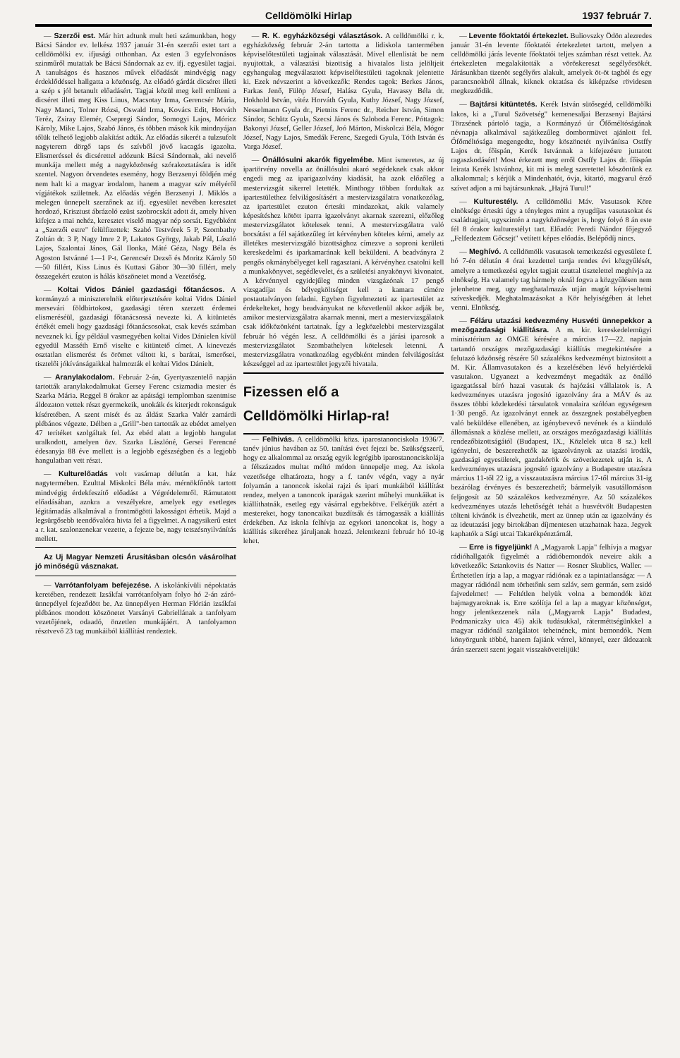Celldömölki Hirlap 1937 február 7.
— Szerzői est. Már hirt adtunk mult heti számunkban, hogy Bácsi Sándor ev. lelkész 1937 január 31-én szerzői estet tart a celldömölki ev. ifjusági otthonban. Az esten 3 egyfelvonásos szinműről mutattak be Bácsi Sándornak az ev. ifj. egyesület tagjai. A tanulságos és hasznos művek előadását mindvégig nagy érdeklődéssel hallgatta a közönség. Az előadó gárdát dicséret illeti a szép s jól betanult előadásért. Tagjai közül meg kell említeni a dicséret illeti meg Kiss Linus, Macsotay Irma, Gerencsér Mária, Nagy Manci, Tolner Rózsi, Oswald Irma, Kovács Edit, Horváth Teréz, Zsiray Elemér, Csepregi Sándor, Somogyi Lajos, Móricz Károly, Mike Lajos, Szabó János, és többen mások kik mindnyájan tőlük telhető legjobb alakítást adták. Az előadás sikerét a tulzsufolt nagyterem dörgő taps és szívből jövő kacagás igazolta. Elismeréssel és dicsérettel adózunk Bácsi Sándornak, aki nevelő munkája mellett még a nagyközönség szórakoztatására is időt szentel. Nagyon örvendetes esemény, hogy Berzsenyi földjén még nem halt ki a magyar irodalom, hanem a magyar szív mélyéről vígjátékok születnek. Az előadás végén Berzsenyi J. Miklós a melegen ünnepelt szerzőnek az ifj. egyesület nevében keresztet hordozó, Krisztust ábrázoló ezüst szobrocskát adott át, amely híven kifejez a mai nehéz, keresztet viselő magyar nép sorsát. Egyébként a „Szerzői estre" felülfizettek: Szabó Testvérek 5 P, Szombathy Zoltán dr. 3 P, Nagy Imre 2 P, Lakatos György, Jakab Pál, László Lajos, Szalontai János, Gál Ilonka, Máté Géza, Nagy Béla és Agoston Istvánné 1—1 P-t. Gerencsér Dezső és Moritz Károly 50—50 fillért, Kiss Linus és Kuttasi Gábor 30—30 fillért, mely összegekért ezuton is hálás köszönetet mond a Vezetőség.
— Koltai Vidos Dániel gazdasági főtanácsos. A kormányzó a miniszterelnök előterjesztésére koltai Vidos Dániel mersevári földbirtokost, gazdasági téren szerzett érdemei elismeréséül, gazdasági főtanácsossá nevezte ki. A kitüntetés értékét emeli hogy gazdasági főtanácsosokat, csak kevés számban neveznek ki. Így például vasmegyében koltai Vidos Dánielen kívül egyedül Masséth Ernő viselte e kitüntető címet. A kinevezés osztatlan elismerést és örömet váltott ki, s barátai, ismerősei, tisztelői jókívánságaikkal halmozták el koltai Vidos Dánielt.
— Aranylakodalom. Február 2-án, Gyertyaszentelő napján tartották aranylakodalmukat Gersey Ferenc csizmadia mester és Szarka Mária. Reggel 8 órakor az apátsági templomban szentmise áldozaton vettek részt gyermekeik, unokáik és kiterjedt rokonságuk kíséretében. A szent misét és az áldást Szarka Valér zamárdi plébános végezte. Délben a „Grill"-ben tartották az ebédet amelyen 47 terítéket szolgáltak fel. Az ebéd alatt a legjobb hangulat uralkodott, amelyen özv. Szarka Lászlóné, Gersei Ferencné édesanyja 88 éve mellett is a legjobb egészségben és a legjobb hangulatban vett részt.
— Kulturelőadás volt vasárnap délután a kat. ház nagytermében. Ezulttal Miskolci Béla máv. mérnökfőnök tartott mindvégig érdekfeszítő előadást a Végrédelemről. Rámutatott előadásában, azokra a veszélyekre, amelyek egy esetleges légitámadás alkalmával a frontmögötti lakosságot érhetik. Majd a legsürgősebb teendővalóra hivta fel a figyelmet. A nagysikerű estet a r. kat. szalonzenekar vezette, a fejezte be, nagy tetszésnyilvánítás mellett.
Az Uj Magyar Nemzeti Árusításban olcsón vásárolhat jó minőségű vásznakat.
— Varrótanfolyam befejezése. A iskolánkívüli népoktatás keretében, rendezett Izsákfai varrótanfolyam folyo hó 2-án záró-ünnepélyel fejeződött be. Az ünnepélyen Herman Flórián izsákfai plébános mondott köszönetet Varsányi Gabriellának a tanfolyam vezetőjének, odaadó, önzetlen munkájáért. A tanfolyamon résztvevő 23 tag munkáiból kiállítást rendeztek.
— R. K. egyházközségi választások. A celldömölki r. k. egyházközség február 2-án tartotta a lidiskola tantermében képviselőtestületi tagjainak választását. Mivel ellenlistát be nem nyujtottak, a választási bizottság a hivatalos lista jelöltjeit egyhangulag megválasztott képviselőtestületi tagoknak jelentette ki. Ezek névszerint a következők: Rendes tagok: Berkes János, Farkas Jenő, Fülöp József, Halász Gyula, Havassy Béla dr. Hokhold István, vitéz Horváth Gyula, Kuthy József, Nagy József, Nesselmann Gyula dr., Pietnits Ferenc dr., Reicher István, Simon Sándor, Schütz Gyula, Szecsi János és Szloboda Ferenc. Póttagok: Bakonyi József, Geller József, Joó Márton, Miskolczi Béla, Mógor József, Nagy Lajos, Smedák Ferenc, Szegedi Gyula, Tóth István és Varga József.
— Önállósulni akarók figyelmébe. Mint ismeretes, az új ipartörvény novella az önállósulni akaró segédeknek csak akkor engedi meg az iparigazolvány kiadását, ha azok előzőleg a mestervizsgát sikerrel letették. Minthogy többen fordultak az ipartestülethez felvilágosításért a mestervizsgálatra vonatkozólag, az ipartestület ezuton értesíti mindazokat, akik valamely képesítéshez kötött iparra igazolványt akarnak szerezni, előzőleg mestervizsgálatot kötelesek tenni. A mestervizsgálatra való bocsátást a fél sajátkezűleg írt kérvényben köteles kérni, amely az illetékes mestervizsgáló bizottsághoz címezve a soproni kerületi kereskedelmi és iparkamarának kell beküldeni. A beadványra 2 pengős okmánybélyeget kell ragasztani. A kérvényhez csatolni kell a munkakönyvet, segédlevelet, és a születési anyakönyvi kivonatot. A kérvénnyel egyidejűleg minden vizsgázónak 17 pengő vizsgadíjat és bélyegköltséget kell a kamara címére postautalványon feladni. Egyben figyelmezteti az ipartestület az érdekelteket, hogy beadványukat ne közvetlenül akkor adják be, amikor mestervizsgálatra akarnak menni, mert a mestervizsgálatok csak időközönként tartatnak. Így a legközelebbi mestervizsgálat február hó végén lesz. A celldömölki és a járási iparosok a mestervizsgálatot Szombathelyen kötelesek letenni. A mestervizsgálatra vonatkozólag egyébként minden felvilágosítást készséggel ad az ipartestület jegyzői hivatala.
Fizessen elő a
Celldömölki Hirlap-ra!
— Felhivás. A celldömölki közs. iparostanonciskola 1936/7. tanév június havában az 50. tanítási évet fejezi be. Szükségszerű, hogy ez alkalommal az ország egyik legrégibb iparostanonciskolája a félszázados multat méltó módon ünnepelje meg. Az iskola vezetősége elhatározta, hogy a f. tanév végén, vagy a nyár folyamán a tanoncok iskolai rajzi és ipari munkáiból kiállítást rendez, melyen a tanoncok iparágak szerint műhelyi munkáikat is kiállíthatnák, esetleg egy vásárral egybekötve. Felkérjük azért a mestereket, hogy tanoncaikat buzdítsák és támogassák a kiállítás érdekében. Az iskola felhívja az egykori tanoncokat is, hogy a kiállítás sikeréhez járuljanak hozzá. Jelentkezni február hó 10-ig lehet.
— Levente főoktatói értekezlet. Buliovszky Ödön alezredes január 31-én levente főoktatói értekezletet tartott, melyen a celldömölki járás levente főoktatói teljes számban részt vettek. Az értekezleten megalakították a vöröskereszt segélyőrsökét. Járásunkban tizenöt segélyőrs alakult, amelyek öt-öt tagból és egy parancsnokból állnak, kiknek oktatása és kiképzése rövidesen megkezdődik.
— Bajtársi kitüntetés. Kerék István sütősegéd, celldömölki lakos, ki a „Turul Szövetség" kemenesaljai Berzsenyi Bajtársi Törzsének pártoló tagja, a Kormányzó úr Őfőméltóságának névnapja alkalmával sajátkezűleg dombormüvet ajánlott fel. Őfőméltósága megengedte, hogy köszönetét nyilvánítsa Ostffy Lajos dr. főispán, Kerék Istvánnak a kifejezésre juttatott ragaszkodásért! Most érkezett meg erről Ostffy Lajos dr. főispán leirata Kerék Istvánhoz, kit mi is meleg szeretettel köszöntünk ez alkalommal; s kérjük a Mindenhatót, óvja, kitartó, magyarul érző szívet adjon a mi bajtársunknak. „Hajrá Turul!"
— Kulturestély. A celldömölki Máv. Vasutasok Köre elnöksége értesíti úgy a tényleges mint a nyugdíjas vasutasokat és családtagjait, ugyszintén a nagyközönséget is, hogy folyó 8 án este fél 8 órakor kulturestélyt tart. Előadó: Peredi Nándor főjegyző „Felfedeztem Gőcsejt" vetített képes előadás. Belépődíj nincs.
— Meghívó. A celldömölk vasutasok temetkezési egyesülete f. hó 7-én délután 4 órai kezdettel tartja rendes évi közgyűlését, amelyre a temetkezési egylet tagjait ezuttal tisztelettel meghívja az elnökség. Ha valamely tag bármely oknál fogva a közgyűlésen nem jelenhetne meg, ugy meghatalmazás utján magát képviseltetni szíveskedjék. Meghatalmazásokat a Kör helyiségében át lehet venni. Elnökség.
— Féláru utazási kedvezmény Husvéti ünnepekkor a mezőgazdasági kiállításra. A m. kir. kereskedelemügyi minisztérium az OMGE kérésére a március 17—22. napjain tartandó országos mezőgazdasági kiállítás megtekintésére a felutazó közönség részére 50 százalékos kedvezményt biztosított a M. Kir. Államvasutakon és a kezelésében lévő helyiérdekű vasutakon. Ugyanezt a kedvezményt megadták az önálló igazgatással bíró hazai vasutak és hajózási vállalatok is. A kedvezményes utazásra jogosító igazolvány ára a MÁV és az összes többi közlekedési társulatok vonalaira szólóan egységesen 1·30 pengő. Az igazolványt ennek az összegnek postabélyegben való beküldése ellenében, az igénybevevő nevének és a kiinduló állomásnak a közlése mellett, az országos mezőgazdasági kiállítás rendezőbizottságától (Budapest, IX., Közlelek utca 8 sz.) kell igényelni, de beszerezhetők az igazolványok az utazási irodák, gazdasági egyesületek, gazdakörök és szövetkezetek utján is. A kedvezményes utazásra jogosító igazolvány a Budapestre utazásra március 11-től 22 ig, a visszautazásra március 17-től március 31-ig bezárólag érvényes és beszerezhető; bármelyik vasutállomáson feljogosít az 50 százalékos kedvezményre. Az 50 százalékos kedvezményes utazás lehetőségét tehát a husvétvölt Budapesten tölteni kívánók is élvezhetik, mert az ünnep után az igazolvány és az ideutazási jegy birtokában díjmentesen utazhatnak haza. Jegyek kaphatók a Sági utcai Takarékpénztárnál.
— Erre is figyeljünk! A „Magyarok Lapja" felhívja a magyar rádióhallgatók figyelmét a rádióbemondók neveire akik a következők: Sztankovits és Natter — Rosner Skublics, Waller. — Érthetetlen írja a lap, a magyar rádiónak ez a tapintatlansága: — A magyar rádiónál nem törhetőnk sem szláv, sem germán, sem zsidó fajvedelmet! — Feltétlen helyük volna a bemondók közt bajmagyaroknak is. Erre szólítja fel a lap a magyar közönséget, hogy jelentkezzenek nála („Magyarok Lapja" Budadest, Podmaniczky utca 45) akik tudásukkal, ráterméttségünkkel a magyar rádiónál szolgálatot tehetnének, mint bemondók. Nem könyörgunk többé, hanem fajiánk vérrel, könnyel, ezer áldozatok árán szerzett szent jogait visszakövetelijük!